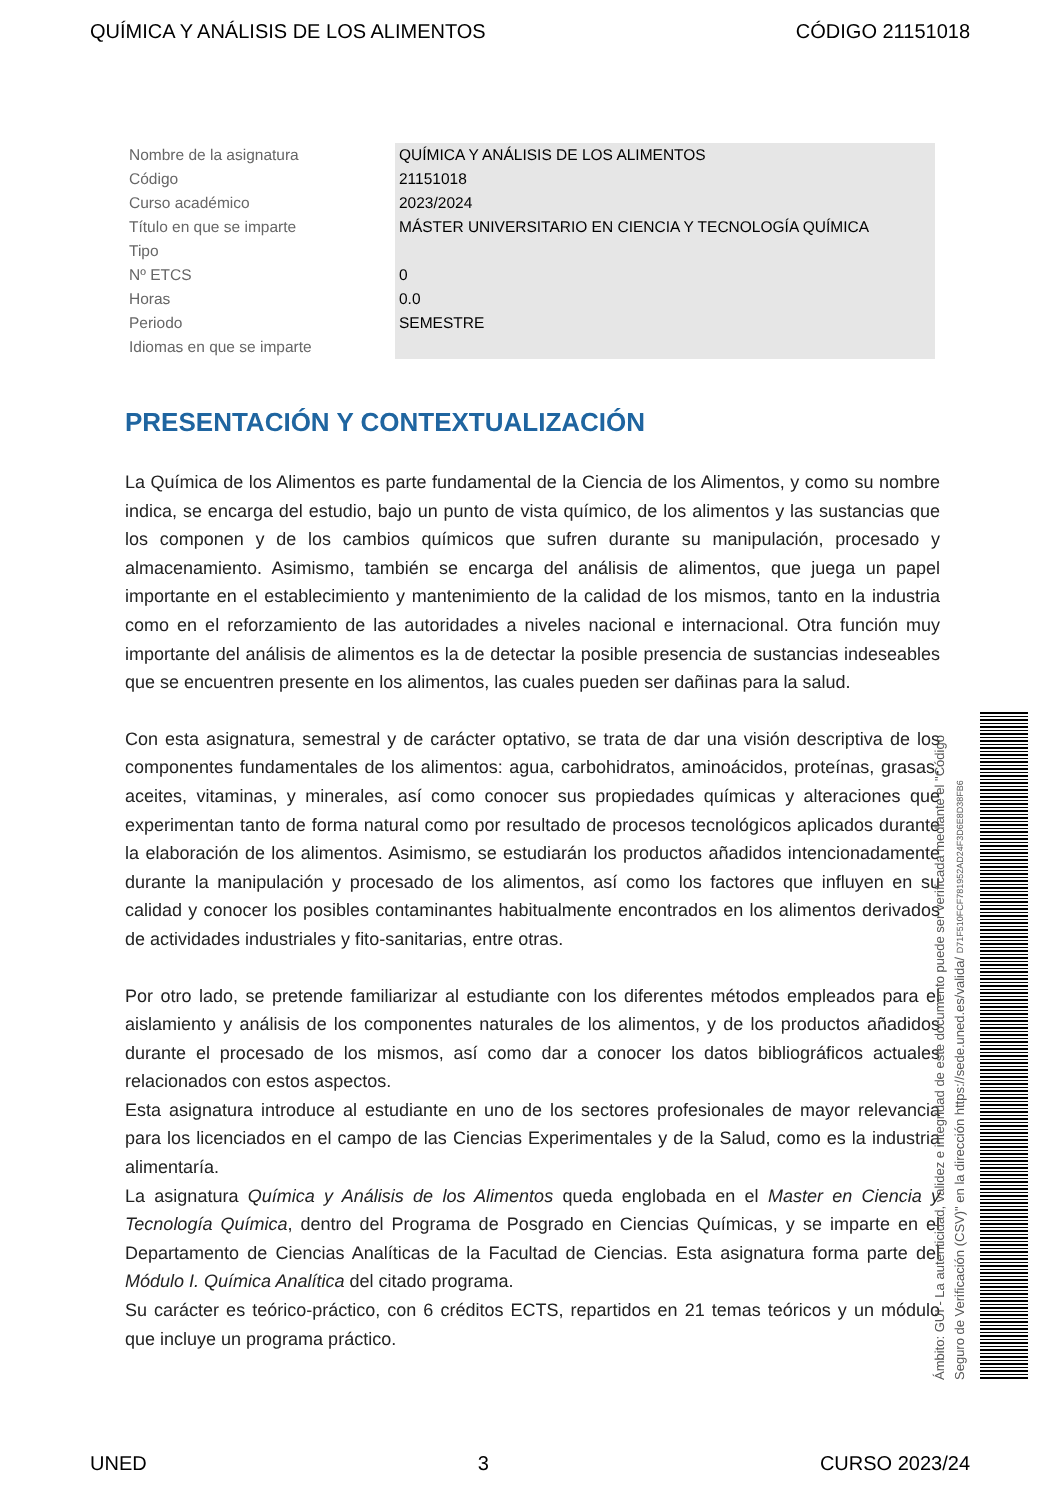QUÍMICA Y ANÁLISIS DE LOS ALIMENTOS CÓDIGO 21151018
| Nombre de la asignatura | QUÍMICA Y ANÁLISIS DE LOS ALIMENTOS |
| Código | 21151018 |
| Curso académico | 2023/2024 |
| Título en que se imparte | MÁSTER UNIVERSITARIO EN CIENCIA Y TECNOLOGÍA QUÍMICA |
| Tipo | |
| Nº ETCS | 0 |
| Horas | 0.0 |
| Periodo | SEMESTRE |
| Idiomas en que se imparte | |
PRESENTACIÓN Y CONTEXTUALIZACIÓN
La Química de los Alimentos es parte fundamental de la Ciencia de los Alimentos, y como su nombre indica, se encarga del estudio, bajo un punto de vista químico, de los alimentos y las sustancias que los componen y de los cambios químicos que sufren durante su manipulación, procesado y almacenamiento. Asimismo, también se encarga del análisis de alimentos, que juega un papel importante en el establecimiento y mantenimiento de la calidad de los mismos, tanto en la industria como en el reforzamiento de las autoridades a niveles nacional e internacional. Otra función muy importante del análisis de alimentos es la de detectar la posible presencia de sustancias indeseables que se encuentren presente en los alimentos, las cuales pueden ser dañinas para la salud.
Con esta asignatura, semestral y de carácter optativo, se trata de dar una visión descriptiva de los componentes fundamentales de los alimentos: agua, carbohidratos, aminoácidos, proteínas, grasas, aceites, vitaminas, y minerales, así como conocer sus propiedades químicas y alteraciones que experimentan tanto de forma natural como por resultado de procesos tecnológicos aplicados durante la elaboración de los alimentos. Asimismo, se estudiarán los productos añadidos intencionadamente durante la manipulación y procesado de los alimentos, así como los factores que influyen en su calidad y conocer los posibles contaminantes habitualmente encontrados en los alimentos derivados de actividades industriales y fito-sanitarias, entre otras.
Por otro lado, se pretende familiarizar al estudiante con los diferentes métodos empleados para el aislamiento y análisis de los componentes naturales de los alimentos, y de los productos añadidos durante el procesado de los mismos, así como dar a conocer los datos bibliográficos actuales relacionados con estos aspectos.
Esta asignatura introduce al estudiante en uno de los sectores profesionales de mayor relevancia para los licenciados en el campo de las Ciencias Experimentales y de la Salud, como es la industria alimentaría.
La asignatura Química y Análisis de los Alimentos queda englobada en el Master en Ciencia y Tecnología Química, dentro del Programa de Posgrado en Ciencias Químicas, y se imparte en el Departamento de Ciencias Analíticas de la Facultad de Ciencias. Esta asignatura forma parte del Módulo I. Química Analítica del citado programa.
Su carácter es teórico-práctico, con 6 créditos ECTS, repartidos en 21 temas teóricos y un módulo que incluye un programa práctico.
Ámbito: GUI - La autenticidad, validez e integridad de este documento puede ser verificada mediante el "Código Seguro de Verificación (CSV)" en la dirección https://sede.uned.es/valida/ D71F510FCF781952AD24F3D6E8D38FB6
UNED 3 CURSO 2023/24